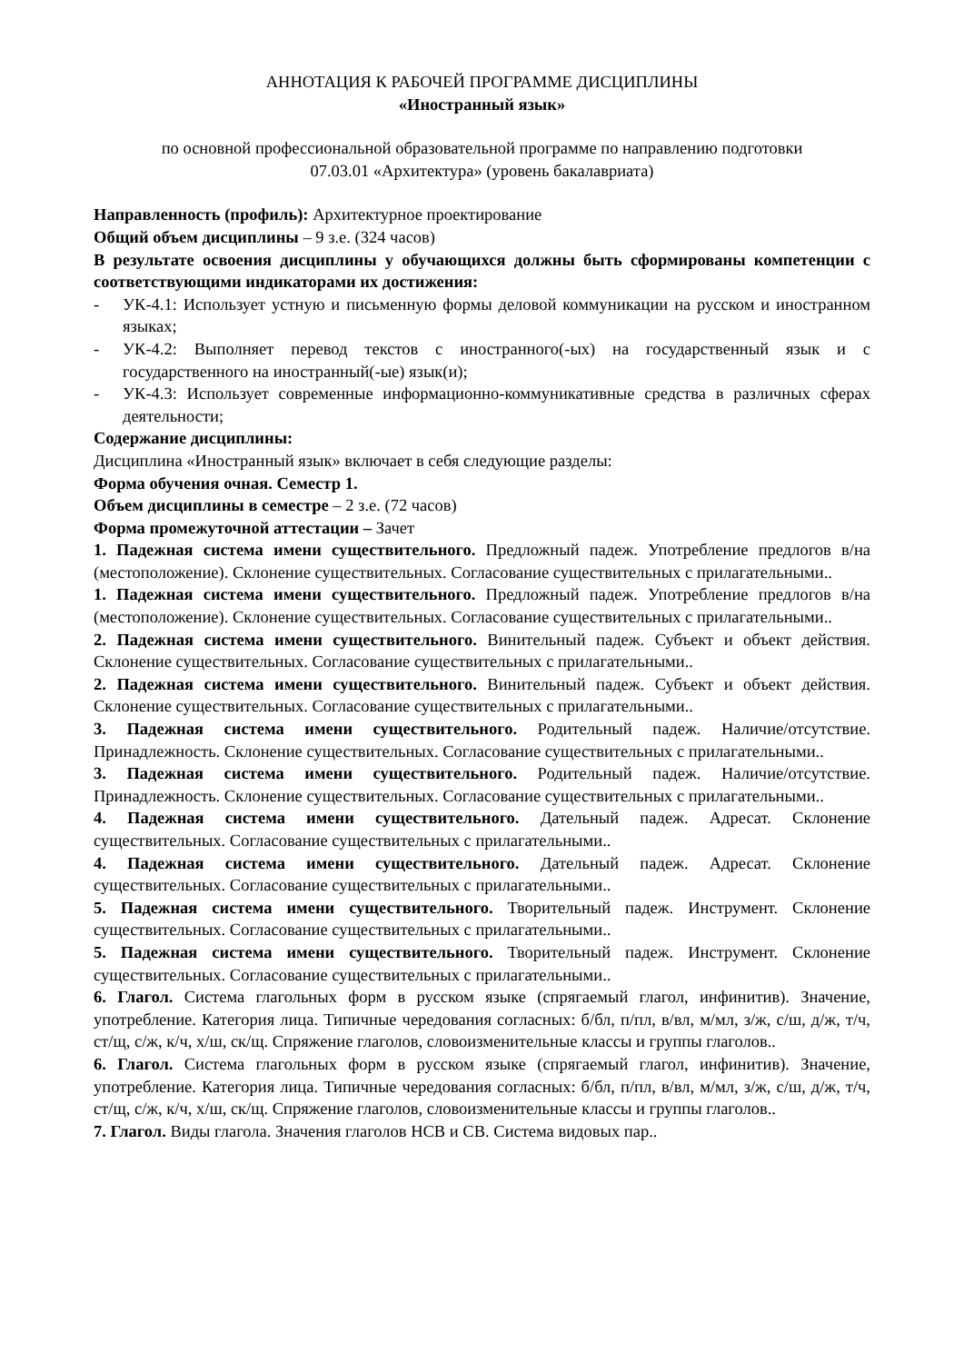АННОТАЦИЯ К РАБОЧЕЙ ПРОГРАММЕ ДИСЦИПЛИНЫ
«Иностранный язык»
по основной профессиональной образовательной программе по направлению подготовки
07.03.01 «Архитектура» (уровень бакалавриата)
Направленность (профиль): Архитектурное проектирование
Общий объем дисциплины – 9 з.е. (324 часов)
В результате освоения дисциплины у обучающихся должны быть сформированы компетенции с соответствующими индикаторами их достижения:
- УК-4.1: Использует устную и письменную формы деловой коммуникации на русском и иностранном языках;
- УК-4.2: Выполняет перевод текстов с иностранного(-ых) на государственный язык и с государственного на иностранный(-ые) язык(и);
- УК-4.3: Использует современные информационно-коммуникативные средства в различных сферах деятельности;
Содержание дисциплины:
Дисциплина «Иностранный язык» включает в себя следующие разделы:
Форма обучения очная. Семестр 1.
Объем дисциплины в семестре – 2 з.е. (72 часов)
Форма промежуточной аттестации – Зачет
1. Падежная система имени существительного. Предложный падеж. Употребление предлогов в/на (местоположение). Склонение существительных. Согласование существительных с прилагательными..
1. Падежная система имени существительного. Предложный падеж. Употребление предлогов в/на (местоположение). Склонение существительных. Согласование существительных с прилагательными..
2. Падежная система имени существительного. Винительный падеж. Субъект и объект действия. Склонение существительных. Согласование существительных с прилагательными..
2. Падежная система имени существительного. Винительный падеж. Субъект и объект действия. Склонение существительных. Согласование существительных с прилагательными..
3. Падежная система имени существительного. Родительный падеж. Наличие/отсутствие. Принадлежность. Склонение существительных. Согласование существительных с прилагательными..
3. Падежная система имени существительного. Родительный падеж. Наличие/отсутствие. Принадлежность. Склонение существительных. Согласование существительных с прилагательными..
4. Падежная система имени существительного. Дательный падеж. Адресат. Склонение существительных. Согласование существительных с прилагательными..
4. Падежная система имени существительного. Дательный падеж. Адресат. Склонение существительных. Согласование существительных с прилагательными..
5. Падежная система имени существительного. Творительный падеж. Инструмент. Склонение существительных. Согласование существительных с прилагательными..
5. Падежная система имени существительного. Творительный падеж. Инструмент. Склонение существительных. Согласование существительных с прилагательными..
6. Глагол. Система глагольных форм в русском языке (спрягаемый глагол, инфинитив). Значение, употребление. Категория лица. Типичные чередования согласных: б/бл, п/пл, в/вл, м/мл, з/ж, с/ш, д/ж, т/ч, ст/щ, с/ж, к/ч, х/ш, ск/щ. Спряжение глаголов, словоизменительные классы и группы глаголов..
6. Глагол. Система глагольных форм в русском языке (спрягаемый глагол, инфинитив). Значение, употребление. Категория лица. Типичные чередования согласных: б/бл, п/пл, в/вл, м/мл, з/ж, с/ш, д/ж, т/ч, ст/щ, с/ж, к/ч, х/ш, ск/щ. Спряжение глаголов, словоизменительные классы и группы глаголов..
7. Глагол. Виды глагола. Значения глаголов НСВ и СВ. Система видовых пар..